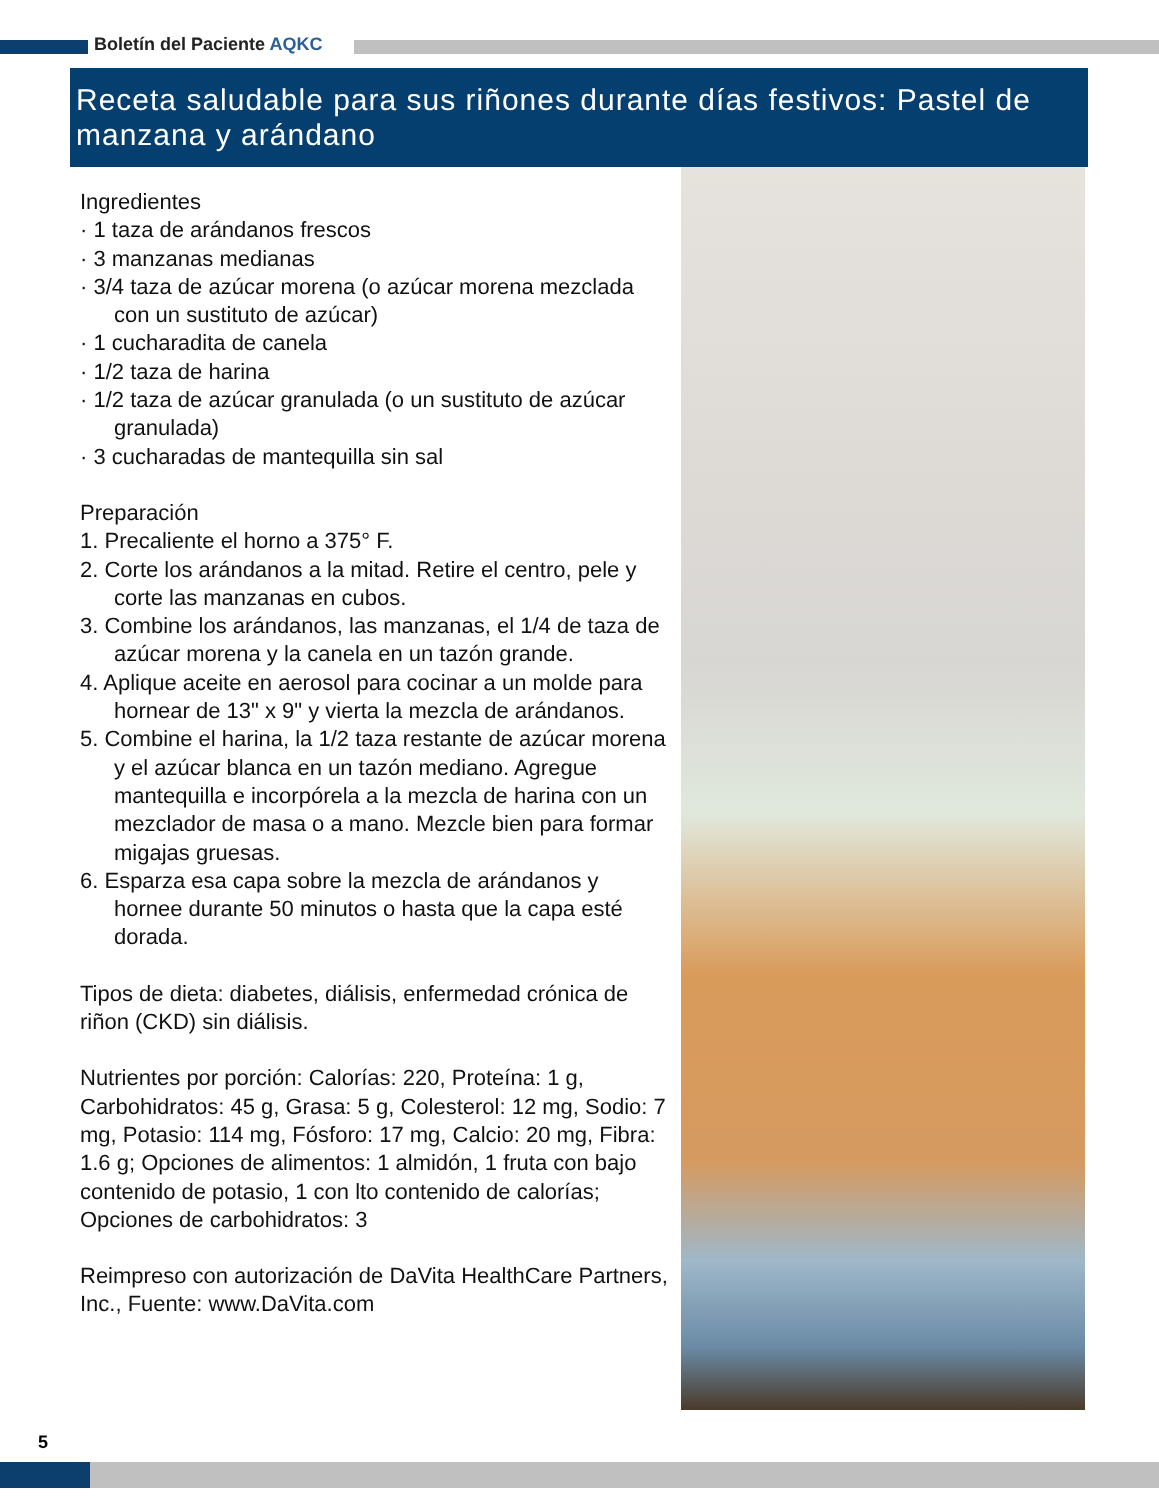Boletín del Paciente AQKC
Receta saludable para sus riñones durante días festivos: Pastel de manzana y arándano
Ingredientes
· 1 taza de arándanos frescos
· 3 manzanas medianas
· 3/4 taza de azúcar morena (o azúcar morena mezclada con un sustituto de azúcar)
· 1 cucharadita de canela
· 1/2 taza de harina
· 1/2 taza de azúcar granulada (o un sustituto de azúcar granulada)
· 3 cucharadas de mantequilla sin sal
Preparación
1. Precaliente el horno a 375° F.
2. Corte los arándanos a la mitad. Retire el centro, pele y corte las manzanas en cubos.
3. Combine los arándanos, las manzanas, el 1/4 de taza de azúcar morena y la canela en un tazón grande.
4. Aplique aceite en aerosol para cocinar a un molde para hornear de 13" x 9" y vierta la mezcla de arándanos.
5. Combine el harina, la 1/2 taza restante de azúcar morena y el azúcar blanca en un tazón mediano. Agregue mantequilla e incorpórela a la mezcla de harina con un mezclador de masa o a mano. Mezcle bien para formar migajas gruesas.
6. Esparza esa capa sobre la mezcla de arándanos y hornee durante 50 minutos o hasta que la capa esté dorada.
Tipos de dieta: diabetes, diálisis, enfermedad crónica de riñon (CKD) sin diálisis.
Nutrientes por porción: Calorías: 220, Proteína: 1 g, Carbohidratos: 45 g, Grasa: 5 g, Colesterol: 12 mg, Sodio: 7 mg, Potasio: 114 mg, Fósforo: 17 mg, Calcio: 20 mg, Fibra: 1.6 g; Opciones de alimentos: 1 almidón, 1 fruta con bajo contenido de potasio, 1 con lto contenido de calorías; Opciones de carbohidratos: 3
Reimpreso con autorización de DaVita HealthCare Partners, Inc., Fuente: www.DaVita.com
5